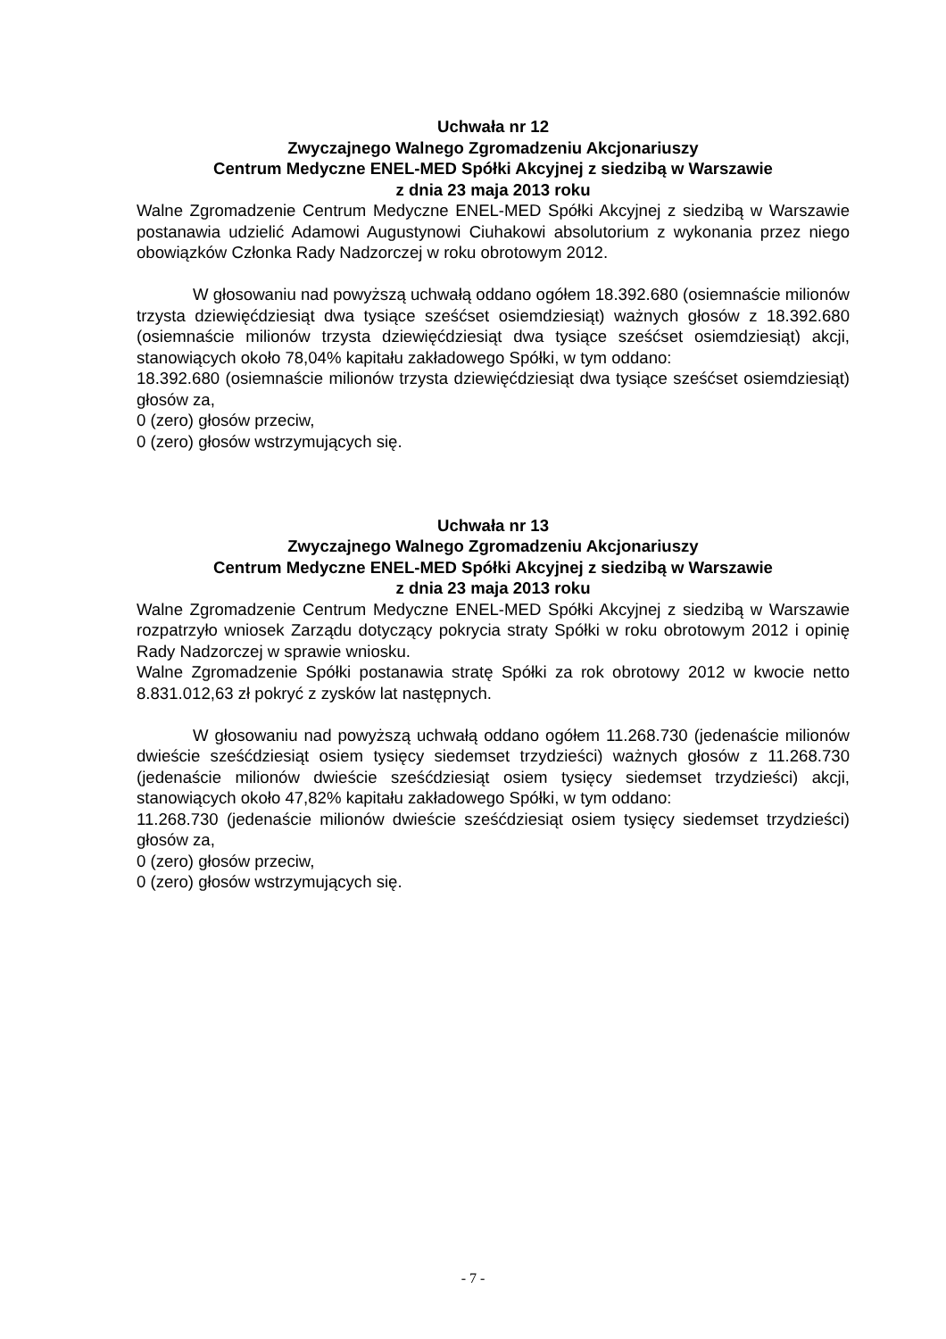Uchwała nr 12
Zwyczajnego Walnego Zgromadzeniu Akcjonariuszy
Centrum Medyczne ENEL-MED Spółki Akcyjnej z siedzibą w Warszawie
z dnia 23 maja 2013 roku
Walne Zgromadzenie Centrum Medyczne ENEL-MED Spółki Akcyjnej z siedzibą w Warszawie postanawia udzielić Adamowi Augustynowi Ciuhakowi absolutorium z wykonania przez niego obowiązków Członka Rady Nadzorczej w roku obrotowym 2012.
W głosowaniu nad powyższą uchwałą oddano ogółem 18.392.680 (osiemnaście milionów trzysta dziewięćdziesiąt dwa tysiące sześćset osiemdziesiąt) ważnych głosów z 18.392.680 (osiemnaście milionów trzysta dziewięćdziesiąt dwa tysiące sześćset osiemdziesiąt) akcji, stanowiących około 78,04% kapitału zakładowego Spółki, w tym oddano:
18.392.680 (osiemnaście milionów trzysta dziewięćdziesiąt dwa tysiące sześćset osiemdziesiąt) głosów za,
0 (zero) głosów przeciw,
0 (zero) głosów wstrzymujących się.
Uchwała nr 13
Zwyczajnego Walnego Zgromadzeniu Akcjonariuszy
Centrum Medyczne ENEL-MED Spółki Akcyjnej z siedzibą w Warszawie
z dnia 23 maja 2013 roku
Walne Zgromadzenie Centrum Medyczne ENEL-MED Spółki Akcyjnej z siedzibą w Warszawie rozpatrzyło wniosek Zarządu dotyczący pokrycia straty Spółki w roku obrotowym 2012 i opinię Rady Nadzorczej w sprawie wniosku.
Walne Zgromadzenie Spółki postanawia stratę Spółki za rok obrotowy 2012 w kwocie netto 8.831.012,63 zł pokryć z zysków lat następnych.
W głosowaniu nad powyższą uchwałą oddano ogółem 11.268.730 (jedenaście milionów dwieście sześćdziesiąt osiem tysięcy siedemset trzydzieści) ważnych głosów z 11.268.730 (jedenaście milionów dwieście sześćdziesiąt osiem tysięcy siedemset trzydzieści) akcji, stanowiących około 47,82% kapitału zakładowego Spółki, w tym oddano:
11.268.730 (jedenaście milionów dwieście sześćdziesiąt osiem tysięcy siedemset trzydzieści) głosów za,
0 (zero) głosów przeciw,
0 (zero) głosów wstrzymujących się.
- 7 -